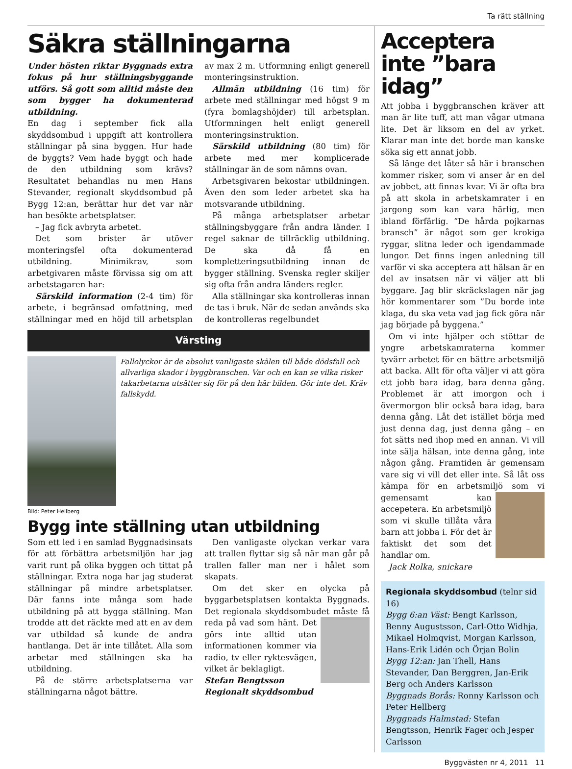Ta rätt ställning
Säkra ställningarna
Under hösten riktar Byggnads extra fokus på hur ställningsbyggande utförs. Så gott som alltid måste den som bygger ha dokumenterad utbildning.
En dag i september fick alla skyddsombud i uppgift att kontrollera ställningar på sina byggen. Hur hade de byggts? Vem hade byggt och hade de den utbildning som krävs? Resultatet behandlas nu men Hans Stevander, regionalt skyddsombud på Bygg 12:an, berättar hur det var när han besökte arbetsplatser.
– Jag fick avbryta arbetet.
Det som brister är utöver monteringsfel ofta dokumenterad utbildning. Minimikrav, som arbetgivaren måste förvissa sig om att arbetstagaren har:
Särskild information (2-4 tim) för arbete, i begränsad omfattning, med ställningar med en höjd till arbetsplan av max 2 m. Utformning enligt generell monteringsinstruktion.
Allmän utbildning (16 tim) för arbete med ställningar med högst 9 m (fyra bomlagshöjder) till arbetsplan. Utformningen helt enligt generell monteringsinstruktion.
Särskild utbildning (80 tim) för arbete med mer komplicerade ställningar än de som nämns ovan.
Arbetsgivaren bekostar utbildningen. Även den som leder arbetet ska ha motsvarande utbildning.
På många arbetsplatser arbetar ställningsbyggare från andra länder. I regel saknar de tillräcklig utbildning. De ska då få en kompletteringsutbildning innan de bygger ställning. Svenska regler skiljer sig ofta från andra länders regler.
Alla ställningar ska kontrolleras innan de tas i bruk. När de sedan används ska de kontrolleras regelbundet
Värsting
Fallolyckor är de absolut vanligaste skälen till både dödsfall och allvarliga skador i byggbranschen. Var och en kan se vilka risker takarbetarna utsätter sig för på den här bilden. Gör inte det. Kräv fallskydd.
Bild: Peter Hellberg
Bygg inte ställning utan utbildning
Som ett led i en samlad Byggnadsinsats för att förbättra arbetsmiljön har jag varit runt på olika byggen och tittat på ställningar. Extra noga har jag studerat ställningar på mindre arbetsplatser. Där fanns inte många som hade utbildning på att bygga ställning. Man trodde att det räckte med att en av dem var utbildad så kunde de andra hantlanga. Det är inte tillåtet. Alla som arbetar med ställningen ska ha utbildning.
På de större arbetsplatserna var ställningarna något bättre.
Den vanligaste olyckan verkar vara att trallen flyttar sig så när man går på trallen faller man ner i hålet som skapats.
Om det sker en olycka på byggarbetsplatsen kontakta Byggnads. Det regionala skyddsombudet måste få reda på vad som hänt. Det görs inte alltid utan informationen kommer via radio, tv eller ryktesvägen, vilket är beklagligt.
Stefan Bengtsson
Regionalt skyddsombud
Acceptera inte ”bara idag”
Att jobba i byggbranschen kräver att man är lite tuff, att man vågar utmana lite. Det är liksom en del av yrket. Klarar man inte det borde man kanske söka sig ett annat jobb.
Så länge det låter så här i branschen kommer risker, som vi anser är en del av jobbet, att finnas kvar. Vi är ofta bra på att skola in arbetskamrater i en jargong som kan vara härlig, men ibland förfärlig. ”De hårda pojkarnas bransch” är något som ger krokiga ryggar, slitna leder och igendammade lungor. Det finns ingen anledning till varför vi ska acceptera att hälsan är en del av insatsen när vi väljer att bli byggare. Jag blir skräckslagen när jag hör kommentarer som ”Du borde inte klaga, du ska veta vad jag fick göra när jag började på byggena.”
Om vi inte hjälper och stöttar de yngre arbetskamraterna kommer tyvärr arbetet för en bättre arbetsmiljö att backa. Allt för ofta väljer vi att göra ett jobb bara idag, bara denna gång. Problemet är att imorgon och i övermorgon blir också bara idag, bara denna gång. Låt det istället börja med just denna dag, just denna gång – en fot sätts ned ihop med en annan. Vi vill inte sälja hälsan, inte denna gång, inte någon gång. Framtiden är gemensam vare sig vi vill det eller inte. Så låt oss kämpa för en arbetsmiljö som vi gemensamt kan accepetera. En arbetsmiljö som vi skulle tillåta våra barn att jobba i. För det är faktiskt det som det handlar om.
Jack Rolka, snickare
Regionala skyddsombud (telnr sid 16)
Bygg 6:an Väst: Bengt Karlsson, Benny Augustsson, Carl-Otto Widhja, Mikael Holmqvist, Morgan Karlsson, Hans-Erik Lidén och Örjan Bolin
Bygg 12:an: Jan Thell, Hans Stevander, Dan Berggren, Jan-Erik Berg och Anders Karlsson
Byggnads Borås: Ronny Karlsson och Peter Hellberg
Byggnads Halmstad: Stefan Bengtsson, Henrik Fager och Jesper Carlsson
Byggvästen nr 4, 2011 11